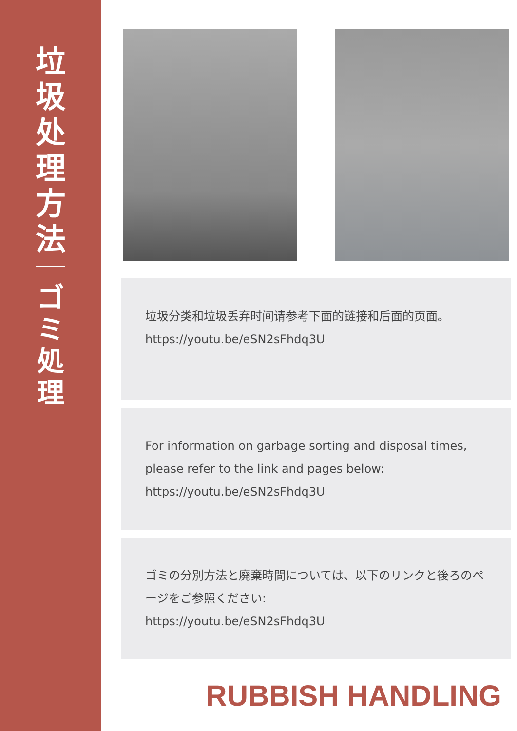垃圾处理方法
ゴミ処理
垃圾分类和垃圾丢弃时间请参考下面的链接和后面的页面。
https://youtu.be/eSN2sFhdq3U
For information on garbage sorting and disposal times, please refer to the link and pages below:
https://youtu.be/eSN2sFhdq3U
ゴミの分別方法と廃棄時間については、以下のリンクと後ろのページをご参照ください:
https://youtu.be/eSN2sFhdq3U
RUBBISH HANDLING